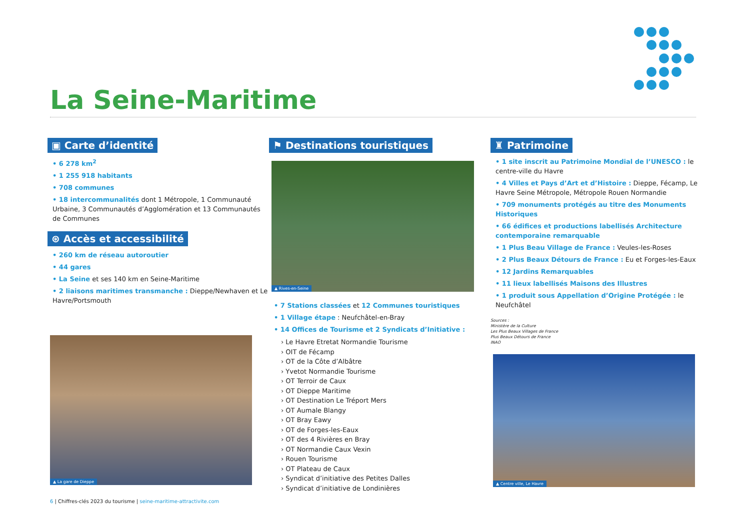La Seine-Maritime
▣ Carte d’identité
• 6 278 km<sup>2</sup>
• 1 255 918 habitants
• 708 communes
• 18 intercommunalités dont 1 Métropole, 1 Communauté Urbaine, 3 Communautés d’Agglomération et 13 Communautés de Communes
⊛ Accès et accessibilité
• 260 km de réseau autoroutier
• 44 gares
• La Seine et ses 140 km en Seine-Maritime
• 2 liaisons maritimes transmanche : Dieppe/Newhaven et Le Havre/Portsmouth
▲ La gare de Dieppe
⚑ Destinations touristiques
▲ Rives-en-Seine
• 7 Stations classées et 12 Communes touristiques
• 1 Village étape : Neufchâtel-en-Bray
• 14 Offices de Tourisme et 2 Syndicats d’Initiative :
› Le Havre Etretat Normandie Tourisme
› OIT de Fécamp
› OT de la Côte d’Albâtre
› Yvetot Normandie Tourisme
› OT Terroir de Caux
› OT Dieppe Maritime
› OT Destination Le Tréport Mers
› OT Aumale Blangy
› OT Bray Eawy
› OT de Forges-les-Eaux
› OT des 4 Rivières en Bray
› OT Normandie Caux Vexin
› Rouen Tourisme
› OT Plateau de Caux
› Syndicat d’initiative des Petites Dalles
› Syndicat d’initiative de Londinières
♜ Patrimoine
• 1 site inscrit au Patrimoine Mondial de l’UNESCO : le centre-ville du Havre
• 4 Villes et Pays d’Art et d’Histoire : Dieppe, Fécamp, Le Havre Seine Métropole, Métropole Rouen Normandie
• 709 monuments protégés au titre des Monuments Historiques
• 66 édifices et productions labellisés Architecture contemporaine remarquable
• 1 Plus Beau Village de France : Veules-les-Roses
• 2 Plus Beaux Détours de France : Eu et Forges-les-Eaux
• 12 Jardins Remarquables
• 11 lieux labellisés Maisons des Illustres
• 1 produit sous Appellation d’Origine Protégée : le Neufchâtel
Sources :
Ministère de la Culture
Les Plus Beaux Villages de France
Plus Beaux Détours de France
INAO
▲ Centre ville, Le Havre
6 | Chiffres-clés 2023 du tourisme | seine-maritime-attractivite.com